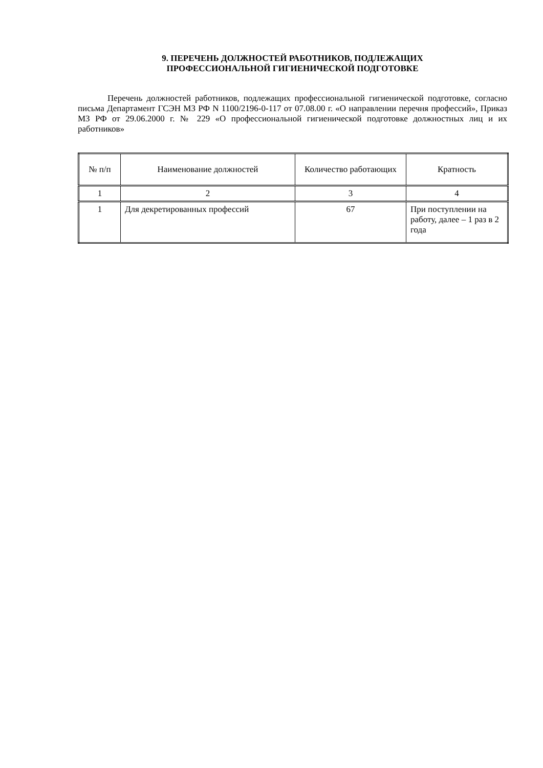9. ПЕРЕЧЕНЬ ДОЛЖНОСТЕЙ РАБОТНИКОВ, ПОДЛЕЖАЩИХ
ПРОФЕССИОНАЛЬНОЙ ГИГИЕНИЧЕСКОЙ ПОДГОТОВКЕ
Перечень должностей работников, подлежащих профессиональной гигиенической подготовке, согласно письма Департамент ГСЭН МЗ РФ N 1100/2196-0-117 от 07.08.00 г. «О направлении перечня профессий», Приказ МЗ РФ от 29.06.2000 г. № 229 «О профессиональной гигиенической подготовке должностных лиц и их работников»
| № п/п | Наименование должностей | Количество работающих | Кратность |
| --- | --- | --- | --- |
| 1 | 2 | 3 | 4 |
| 1 | Для декретированных профессий | 67 | При поступлении на работу, далее – 1 раз в 2 года |